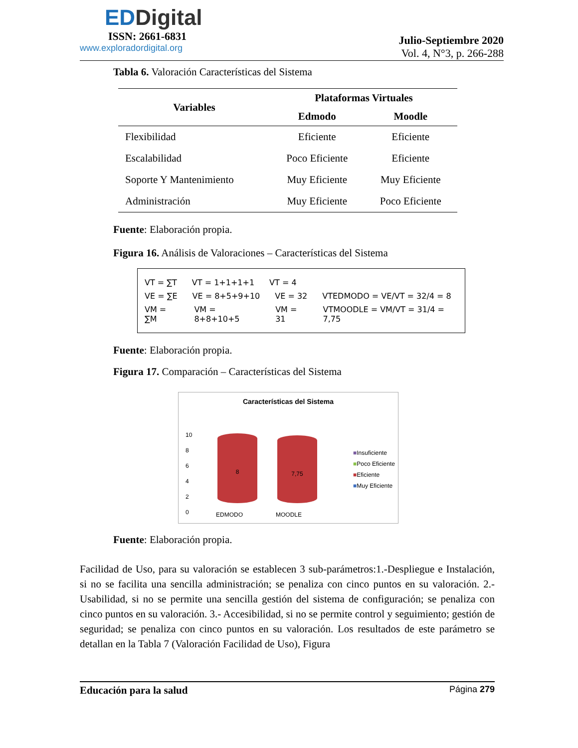EDDigital
ISSN: 2661-6831
www.exploradordigital.org
Julio-Septiembre 2020
Vol. 4, N°3, p. 266-288
Tabla 6. Valoración Características del Sistema
| Variables | Plataformas Virtuales | |
| --- | --- | --- |
| | Edmodo | Moodle |
| Flexibilidad | Eficiente | Eficiente |
| Escalabilidad | Poco Eficiente | Eficiente |
| Soporte Y Mantenimiento | Muy Eficiente | Muy Eficiente |
| Administración | Muy Eficiente | Poco Eficiente |
Fuente: Elaboración propia.
Figura 16. Análisis de Valoraciones – Características del Sistema
VT = ∑T VT = 1+1+1+1 VT = 4
VE = ∑E VE = 8+5+9+10 VE = 32 VTEDMODO = VE/VT = 32/4 = 8
VM = ∑M VM = 8+8+10+5 VM = 31 VTMOODLE = VM/VT = 31/4 = 7,75
Fuente: Elaboración propia.
Figura 17. Comparación – Características del Sistema
Características del Sistema
10
8
6
4
2
0
8 7,75
EDMODO MOODLE
■Insuficiente
■Poco Eficiente
■Eficiente
■Muy Eficiente
Fuente: Elaboración propia.
Facilidad de Uso, para su valoración se establecen 3 sub-parámetros:1.-Despliegue e Instalación, si no se facilita una sencilla administración; se penaliza con cinco puntos en su valoración. 2.-Usabilidad, si no se permite una sencilla gestión del sistema de configuración; se penaliza con cinco puntos en su valoración. 3.- Accesibilidad, si no se permite control y seguimiento; gestión de seguridad; se penaliza con cinco puntos en su valoración. Los resultados de este parámetro se detallan en la Tabla 7 (Valoración Facilidad de Uso), Figura
Educación para la salud Página 279